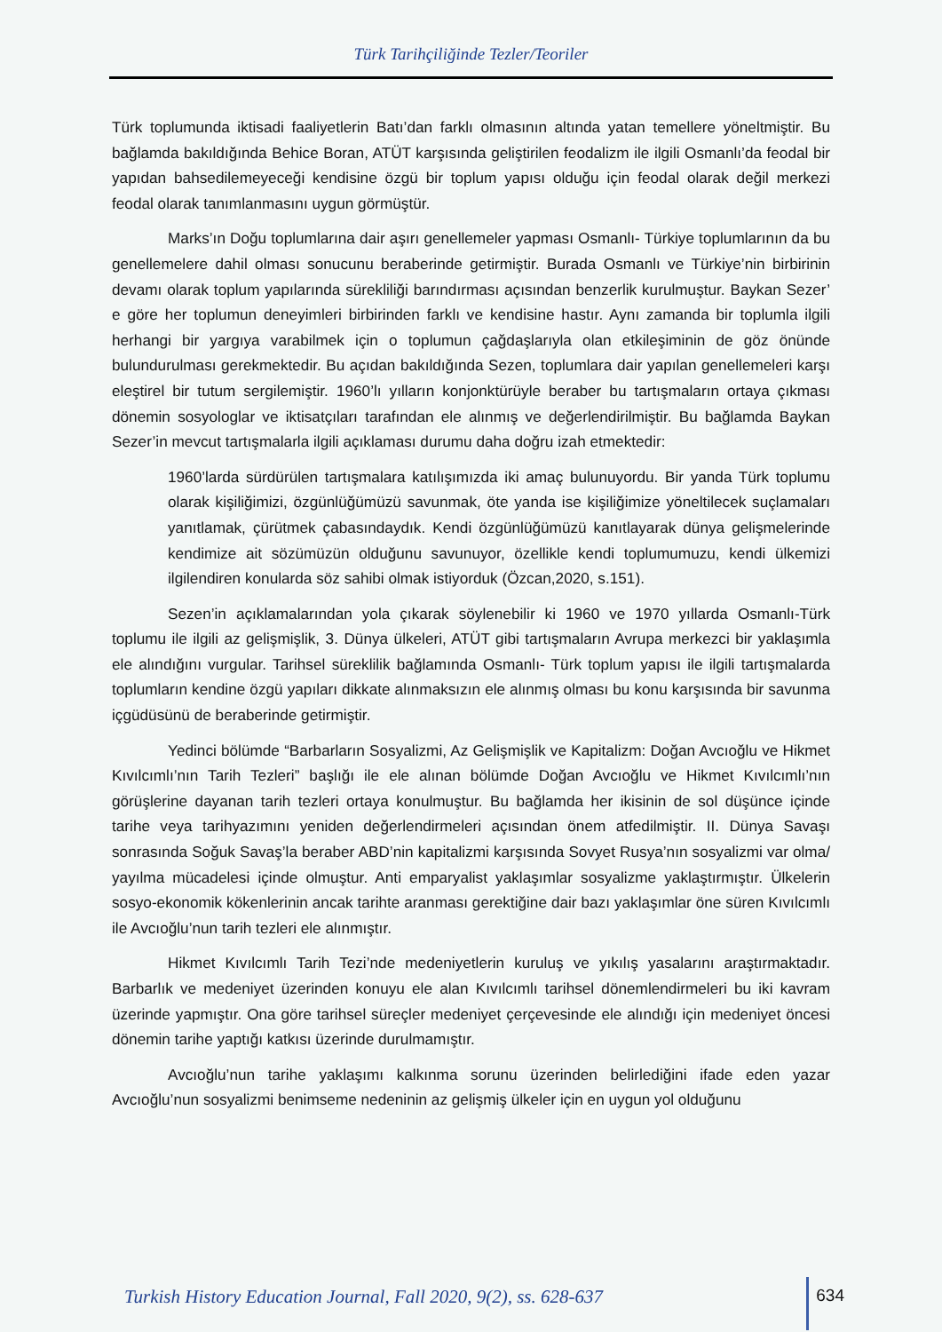Türk Tarihçiliğinde Tezler/Teoriler
Türk toplumunda iktisadi faaliyetlerin Batı’dan farklı olmasının altında yatan temellere yöneltmiştir. Bu bağlamda bakıldığında Behice Boran, ATÜT karşısında geliştirilen feodalizm ile ilgili Osmanlı’da feodal bir yapıdan bahsedilemeyeceği kendisine özgü bir toplum yapısı olduğu için feodal olarak değil merkezi feodal olarak tanımlanmasını uygun görmüştür.
Marks’ın Doğu toplumlarına dair aşırı genellemeler yapması Osmanlı- Türkiye toplumlarının da bu genellemelere dahil olması sonucunu beraberinde getirmiştir. Burada Osmanlı ve Türkiye’nin birbirinin devamı olarak toplum yapılarında sürekliliği barındırması açısından benzerlik kurulmuştur. Baykan Sezer’ e göre her toplumun deneyimleri birbirinden farklı ve kendisine hastır. Aynı zamanda bir toplumla ilgili herhangi bir yargıya varabilmek için o toplumun çağdaşlarıyla olan etkileşiminin de göz önünde bulundurulması gerekmektedir. Bu açıdan bakıldığında Sezen, toplumlara dair yapılan genellemeleri karşı eleştirel bir tutum sergilemiştir. 1960’lı yılların konjonktürüyle beraber bu tartışmaların ortaya çıkması dönemin sosyologlar ve iktisatçıları tarafından ele alınmış ve değerlendirilmiştir. Bu bağlamda Baykan Sezer’in mevcut tartışmalarla ilgili açıklaması durumu daha doğru izah etmektedir:
1960’larda sürdürülen tartışmalara katılışımızda iki amaç bulunuyordu. Bir yanda Türk toplumu olarak kişiliğimizi, özgünlüğümüzü savunmak, öte yanda ise kişiliğimize yöneltilecek suçlamaları yanıtlamak, çürütmek çabasındaydık. Kendi özgünlüğümüzü kanıtlayarak dünya gelişmelerinde kendimize ait sözümüzün olduğunu savunuyor, özellikle kendi toplumumuzu, kendi ülkemizi ilgilendiren konularda söz sahibi olmak istiyorduk (Özcan,2020, s.151).
Sezen’in açıklamalarından yola çıkarak söylenebilir ki 1960 ve 1970 yıllarda Osmanlı-Türk toplumu ile ilgili az gelişmişlik, 3. Dünya ülkeleri, ATÜT gibi tartışmaların Avrupa merkezci bir yaklaşımla ele alındığını vurgular. Tarihsel süreklilik bağlamında Osmanlı- Türk toplum yapısı ile ilgili tartışmalarda toplumların kendine özgü yapıları dikkate alınmaksızın ele alınmış olması bu konu karşısında bir savunma içgüdüsünü de beraberinde getirmiştir.
Yedinci bölümde “Barbarların Sosyalizmi, Az Gelişmişlik ve Kapitalizm: Doğan Avcıoğlu ve Hikmet Kıvılcımlı’nın Tarih Tezleri” başlığı ile ele alınan bölümde Doğan Avcıoğlu ve Hikmet Kıvılcımlı’nın görüşlerine dayanan tarih tezleri ortaya konulmuştur. Bu bağlamda her ikisinin de sol düşünce içinde tarihe veya tarihyazımını yeniden değerlendirmeleri açısından önem atfedilmiştir. II. Dünya Savaşı sonrasında Soğuk Savaş’la beraber ABD’nin kapitalizmi karşısında Sovyet Rusya’nın sosyalizmi var olma/ yayılma mücadelesi içinde olmuştur. Anti emparyalist yaklaşımlar sosyalizme yaklaştırmıştır. Ülkelerin sosyo-ekonomik kökenlerinin ancak tarihte aranması gerektiğine dair bazı yaklaşımlar öne süren Kıvılcımlı ile Avcıoğlu’nun tarih tezleri ele alınmıştır.
Hikmet Kıvılcımlı Tarih Tezi’nde medeniyetlerin kuruluş ve yıkılış yasalarını araştırmaktadır. Barbarlık ve medeniyet üzerinden konuyu ele alan Kıvılcımlı tarihsel dönemlendirmeleri bu iki kavram üzerinde yapmıştır. Ona göre tarihsel süreçler medeniyet çerçevesinde ele alındığı için medeniyet öncesi dönemin tarihe yaptığı katkısı üzerinde durulmamıştır.
Avcıoğlu’nun tarihe yaklaşımı kalkınma sorunu üzerinden belirlediğini ifade eden yazar Avcıoğlu’nun sosyalizmi benimseme nedeninin az gelişmiş ülkeler için en uygun yol olduğunu
Turkish History Education Journal, Fall 2020, 9(2), ss. 628-637 634